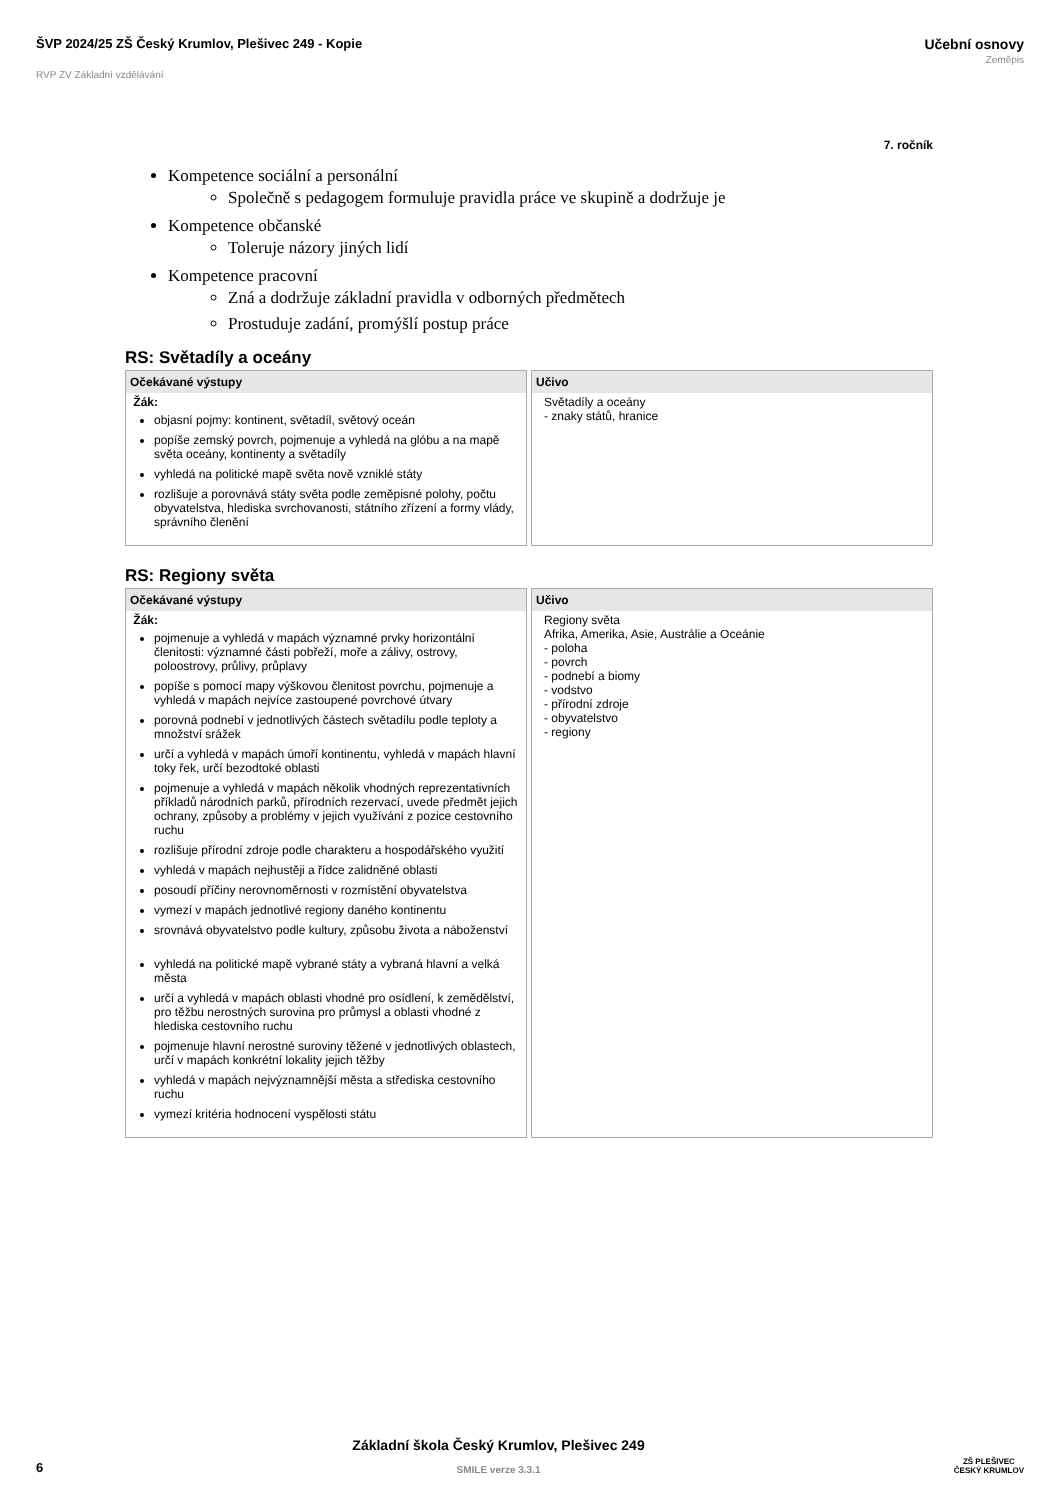ŠVP 2024/25 ZŠ Český Krumlov, Plešivec 249 - Kopie
RVP ZV Základní vzdělávání
Učební osnovy
Zeměpis
7. ročník
Kompetence sociální a personální
Společně s pedagogem formuluje pravidla práce ve skupině a dodržuje je
Kompetence občanské
Toleruje názory jiných lidí
Kompetence pracovní
Zná a dodržuje základní pravidla v odborných předmětech
Prostuduje zadání, promýšlí postup práce
RS: Světadíly a oceány
| Očekávané výstupy | Učivo |
| --- | --- |
| Žák: objasní pojmy: kontinent, světadíl, světový oceán popíše zemský povrch, pojmenuje a vyhledá na glóbu a na mapě světa oceány, kontinenty a světadíly vyhledá na politické mapě světa nově vzniklé státy rozlišuje a porovnává státy světa podle zeměpisné polohy, počtu obyvatelstva, hlediska svrchovanosti, státního zřízení a formy vlády, správního členění | Světadíly a oceány - znaky států, hranice |
RS: Regiony světa
| Očekávané výstupy | Učivo |
| --- | --- |
| Žák: pojmenuje a vyhledá v mapách významné prvky horizontální členitosti: významné části pobřeží, moře a zálivy, ostrovy, poloostrovy, průlivy, průplavy popíše s pomocí mapy výškovou členitost povrchu, pojmenuje a vyhledá v mapách nejvíce zastoupené povrchové útvary porovná podnebí v jednotlivých částech světadílu podle teploty a množství srážek určí a vyhledá v mapách úmoří kontinentu, vyhledá v mapách hlavní toky řek, určí bezodtoké oblasti pojmenuje a vyhledá v mapách několik vhodných reprezentativních příkladů národních parků, přírodních rezervací, uvede předmět jejich ochrany, způsoby a problémy v jejich využívání z pozice cestovního ruchu rozlišuje přírodní zdroje podle charakteru a hospodářského využití vyhledá v mapách nejhustěji a řídce zalidněné oblasti posoudí příčiny nerovnoměrnosti v rozmístění obyvatelstva vymezí v mapách jednotlivé regiony daného kontinentu srovnává obyvatelstvo podle kultury, způsobu života a náboženství vyhledá na politické mapě vybrané státy a vybraná hlavní a velká města určí a vyhledá v mapách oblasti vhodné pro osídlení, k zemědělství, pro těžbu nerostných surovina pro průmysl a oblasti vhodné z hlediska cestovního ruchu pojmenuje hlavní nerostné suroviny těžené v jednotlivých oblastech, určí v mapách konkrétní lokality jejich těžby vyhledá v mapách nejvýznamnější města a střediska cestovního ruchu vymezí kritéria hodnocení vyspělosti státu | Regiony světa Afrika, Amerika, Asie, Austrálie a Oceánie - poloha - povrch - podnebí a biomy - vodstvo - přírodní zdroje - obyvatelstvo - regiony |
6
Základní škola Český Krumlov, Plešivec 249
SMILE verze 3.3.1
ZŠ PLEŠIVEC
ČESKÝ KRUMLOV